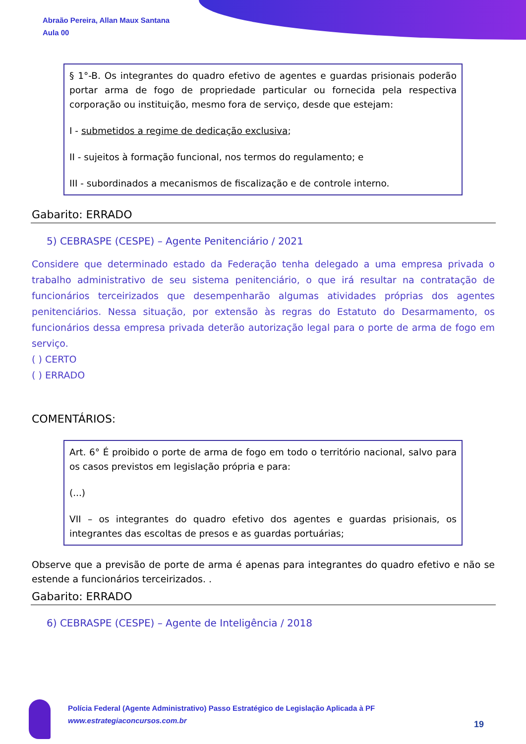Abraão Pereira, Allan Maux Santana
Aula 00
§ 1°-B. Os integrantes do quadro efetivo de agentes e guardas prisionais poderão portar arma de fogo de propriedade particular ou fornecida pela respectiva corporação ou instituição, mesmo fora de serviço, desde que estejam:
I - submetidos a regime de dedicação exclusiva;
II - sujeitos à formação funcional, nos termos do regulamento; e
III - subordinados a mecanismos de fiscalização e de controle interno.
Gabarito: ERRADO
5) CEBRASPE (CESPE) – Agente Penitenciário / 2021
Considere que determinado estado da Federação tenha delegado a uma empresa privada o trabalho administrativo de seu sistema penitenciário, o que irá resultar na contratação de funcionários terceirizados que desempenharão algumas atividades próprias dos agentes penitenciários. Nessa situação, por extensão às regras do Estatuto do Desarmamento, os funcionários dessa empresa privada deterão autorização legal para o porte de arma de fogo em serviço.
( ) CERTO
( ) ERRADO
COMENTÁRIOS:
Art. 6° É proibido o porte de arma de fogo em todo o território nacional, salvo para os casos previstos em legislação própria e para:
(...)
VII – os integrantes do quadro efetivo dos agentes e guardas prisionais, os integrantes das escoltas de presos e as guardas portuárias;
Observe que a previsão de porte de arma é apenas para integrantes do quadro efetivo e não se estende a funcionários terceirizados. .
Gabarito: ERRADO
6) CEBRASPE (CESPE) – Agente de Inteligência / 2018
Polícia Federal (Agente Administrativo) Passo Estratégico de Legislação Aplicada à PF
www.estrategiaconcursos.com.br
19